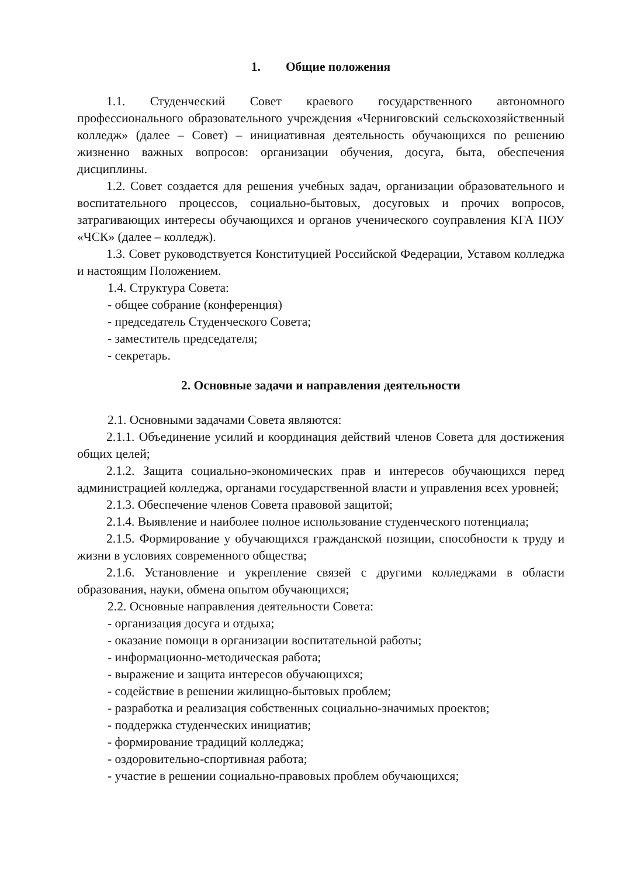1. Общие положения
1.1. Студенческий Совет краевого государственного автономного профессионального образовательного учреждения «Черниговский сельскохозяйственный колледж» (далее – Совет) – инициативная деятельность обучающихся по решению жизненно важных вопросов: организации обучения, досуга, быта, обеспечения дисциплины.
1.2. Совет создается для решения учебных задач, организации образовательного и воспитательного процессов, социально-бытовых, досуговых и прочих вопросов, затрагивающих интересы обучающихся и органов ученического соуправления КГА ПОУ «ЧСК» (далее – колледж).
1.3. Совет руководствуется Конституцией Российской Федерации, Уставом колледжа и настоящим Положением.
1.4. Структура Совета:
- общее собрание (конференция)
- председатель Студенческого Совета;
- заместитель председателя;
- секретарь.
2. Основные задачи и направления деятельности
2.1. Основными задачами Совета являются:
2.1.1. Объединение усилий и координация действий членов Совета для достижения общих целей;
2.1.2. Защита социально-экономических прав и интересов обучающихся перед администрацией колледжа, органами государственной власти и управления всех уровней;
2.1.3. Обеспечение членов Совета правовой защитой;
2.1.4. Выявление и наиболее полное использование студенческого потенциала;
2.1.5. Формирование у обучающихся гражданской позиции, способности к труду и жизни в условиях современного общества;
2.1.6. Установление и укрепление связей с другими колледжами в области образования, науки, обмена опытом обучающихся;
2.2. Основные направления деятельности Совета:
- организация досуга и отдыха;
- оказание помощи в организации воспитательной работы;
- информационно-методическая работа;
- выражение и защита интересов обучающихся;
- содействие в решении жилищно-бытовых проблем;
- разработка и реализация собственных социально-значимых проектов;
- поддержка студенческих инициатив;
- формирование традиций колледжа;
- оздоровительно-спортивная работа;
- участие в решении социально-правовых проблем обучающихся;